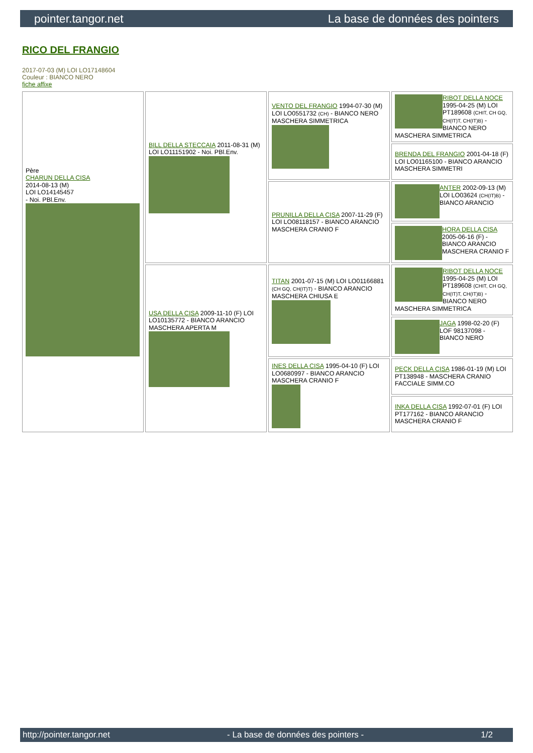pointer.tangor.net La base de données des pointers
RICO DEL FRANGIO
2017-07-03 (M) LOI LO17148604
Couleur : BIANCO NERO
fiche affixe
| Père CHARUN DELLA CISA 2014-08-13 (M) LOI LO14145457 - Noi. PBl.Env. | BILL DELLA STECCAIA 2011-08-31 (M) LOI LO11151902 - Noi. PBl.Env. | VENTO DEL FRANGIO 1994-07-30 (M) LOI LO0551732 (CH) - BIANCO NERO MASCHERA SIMMETRICA | RIBOT DELLA NOCE 1995-04-25 (M) LOI PT189608 (CHIT, CH GQ, CH(IT)T, CH(IT)B) - BIANCO NERO MASCHERA SIMMETRICA |
| | | | BRENDA DEL FRANGIO 2001-04-18 (F) LOI LO01165100 - BIANCO ARANCIO MASCHERA SIMMETRI |
| | | PRUNILLA DELLA CISA 2007-11-29 (F) LOI LO08118157 - BIANCO ARANCIO MASCHERA CRANIO F | ANTER 2002-09-13 (M) LOI LO03624 (CH(IT)B) - BIANCO ARANCIO |
| | | | HORA DELLA CISA 2005-06-16 (F) - BIANCO ARANCIO MASCHERA CRANIO F |
| | USA DELLA CISA 2009-11-10 (F) LOI LO10135772 - BIANCO ARANCIO MASCHERA APERTA M | TITAN 2001-07-15 (M) LOI LO01166881 (CH GQ, CH(IT)T) - BIANCO ARANCIO MASCHERA CHIUSA E | RIBOT DELLA NOCE 1995-04-25 (M) LOI PT189608 (CHIT, CH GQ, CH(IT)T, CH(IT)B) - BIANCO NERO MASCHERA SIMMETRICA |
| | | | JAGA 1998-02-20 (F) LOF 98137098 - BIANCO NERO |
| | | INES DELLA CISA 1995-04-10 (F) LOI LO0680997 - BIANCO ARANCIO MASCHERA CRANIO F | PECK DELLA CISA 1986-01-19 (M) LOI PT138948 - MASCHERA CRANIO FACCIALE SIMM.CO |
| | | | INKA DELLA CISA 1992-07-01 (F) LOI PT177162 - BIANCO ARANCIO MASCHERA CRANIO F |
http://pointer.tangor.net - La base de données des pointers - 1/2